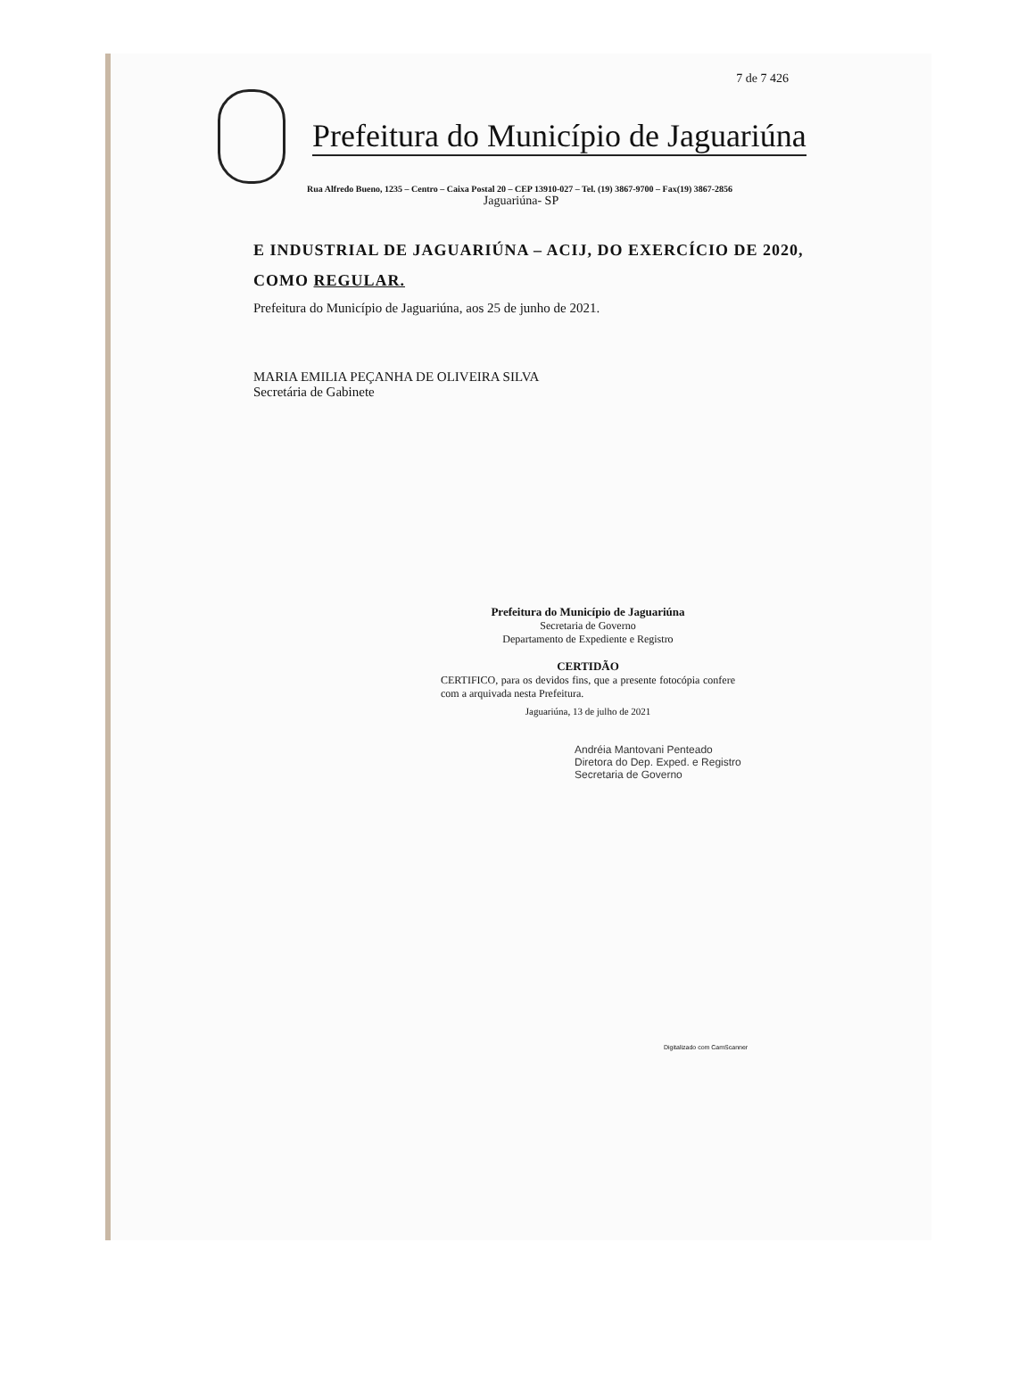7 de 7 426
Prefeitura do Município de Jaguariúna
Rua Alfredo Bueno, 1235 – Centro – Caixa Postal 20 – CEP 13910-027 – Tel. (19) 3867-9700 – Fax(19) 3867-2856
Jaguariúna- SP
E INDUSTRIAL DE JAGUARIÚNA – ACIJ, DO EXERCÍCIO DE 2020, COMO REGULAR.
Prefeitura do Município de Jaguariúna, aos 25 de junho de 2021.
MARIA EMILIA PEÇANHA DE OLIVEIRA SILVA
Secretária de Gabinete
Prefeitura do Município de Jaguariúna
Secretaria de Governo
Departamento de Expediente e Registro
CERTIDÃO
CERTIFICO, para os devidos fins, que a presente fotocópia confere com a arquivada nesta Prefeitura.
Jaguariúna, 13 de julho de 2021
Andréia Mantovani Penteado
Diretora do Dep. Exped. e Registro
Secretaria de Governo
Digitalizado com CamScanner